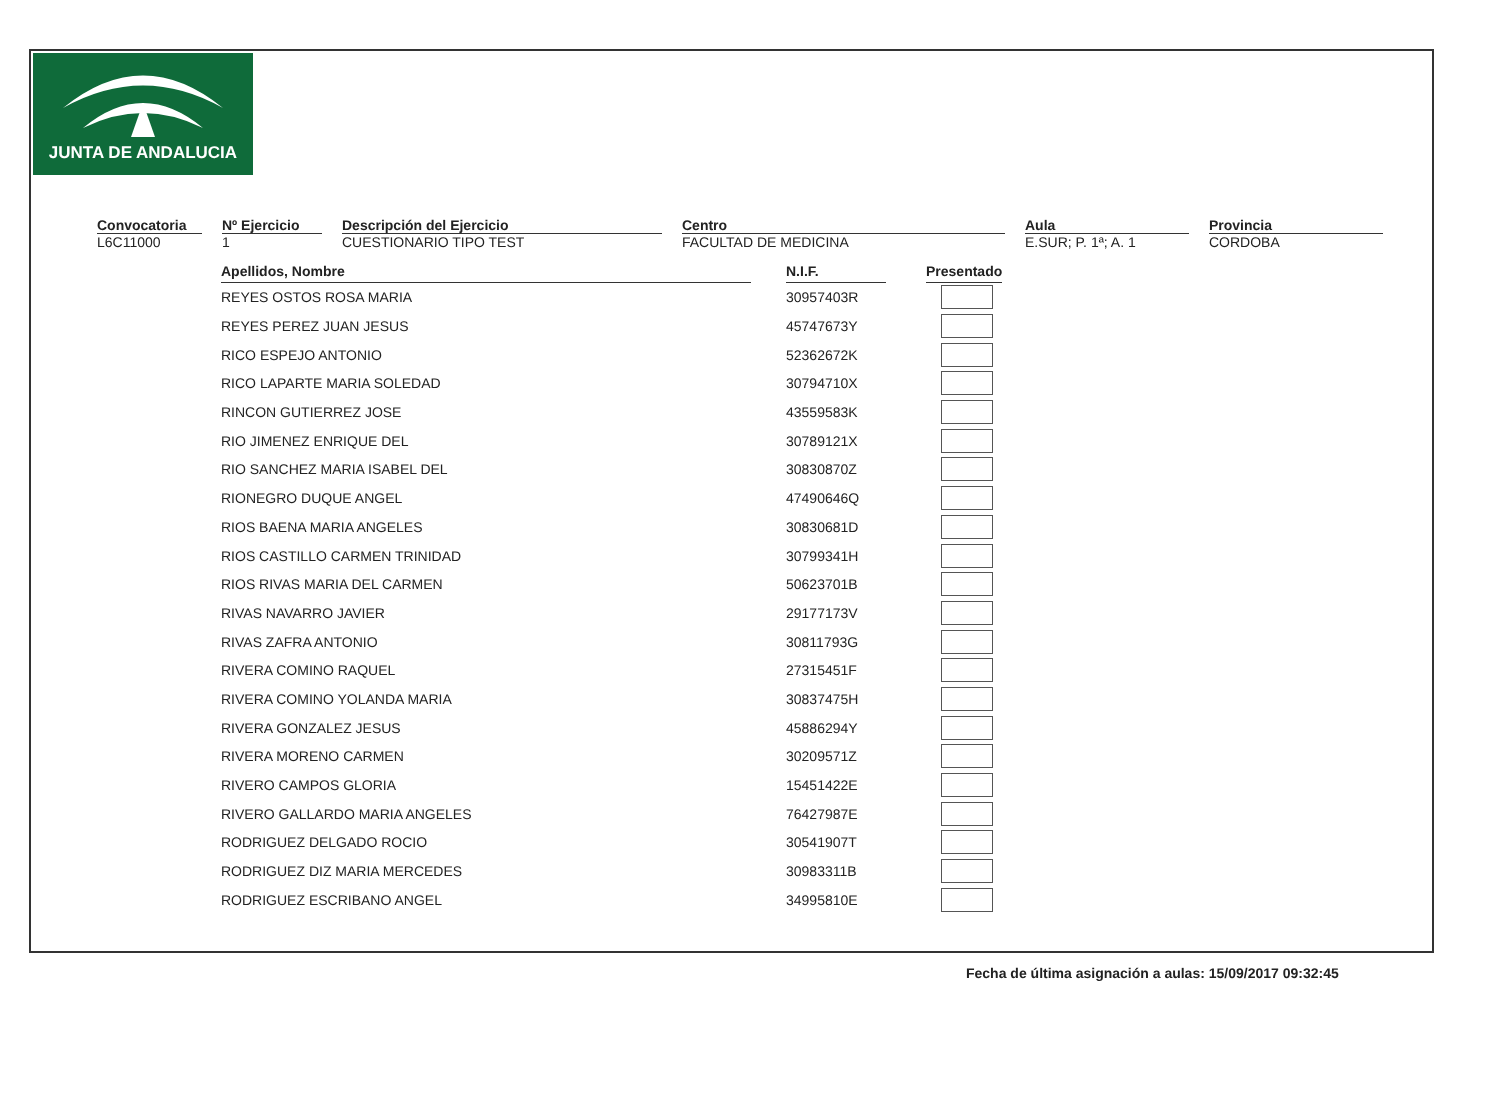JUNTA DE ANDALUCIA
Convocatoria
L6C11000
Nº Ejercicio
1
Descripción del Ejercicio
CUESTIONARIO TIPO TEST
Centro
FACULTAD DE MEDICINA
Aula
E.SUR; P. 1ª; A. 1
Provincia
CORDOBA
| Apellidos, Nombre | | N.I.F. | | Presentado |
| --- | --- | --- | --- | --- |
| REYES OSTOS ROSA MARIA | | 30957403R | | |
| REYES PEREZ JUAN JESUS | | 45747673Y | | |
| RICO ESPEJO ANTONIO | | 52362672K | | |
| RICO LAPARTE MARIA SOLEDAD | | 30794710X | | |
| RINCON GUTIERREZ JOSE | | 43559583K | | |
| RIO JIMENEZ ENRIQUE DEL | | 30789121X | | |
| RIO SANCHEZ MARIA ISABEL DEL | | 30830870Z | | |
| RIONEGRO DUQUE ANGEL | | 47490646Q | | |
| RIOS BAENA MARIA ANGELES | | 30830681D | | |
| RIOS CASTILLO CARMEN TRINIDAD | | 30799341H | | |
| RIOS RIVAS MARIA DEL CARMEN | | 50623701B | | |
| RIVAS NAVARRO JAVIER | | 29177173V | | |
| RIVAS ZAFRA ANTONIO | | 30811793G | | |
| RIVERA COMINO RAQUEL | | 27315451F | | |
| RIVERA COMINO YOLANDA MARIA | | 30837475H | | |
| RIVERA GONZALEZ JESUS | | 45886294Y | | |
| RIVERA MORENO CARMEN | | 30209571Z | | |
| RIVERO CAMPOS GLORIA | | 15451422E | | |
| RIVERO GALLARDO MARIA ANGELES | | 76427987E | | |
| RODRIGUEZ DELGADO ROCIO | | 30541907T | | |
| RODRIGUEZ DIZ MARIA MERCEDES | | 30983311B | | |
| RODRIGUEZ ESCRIBANO ANGEL | | 34995810E | | |
Fecha de última asignación a aulas: 15/09/2017 09:32:45